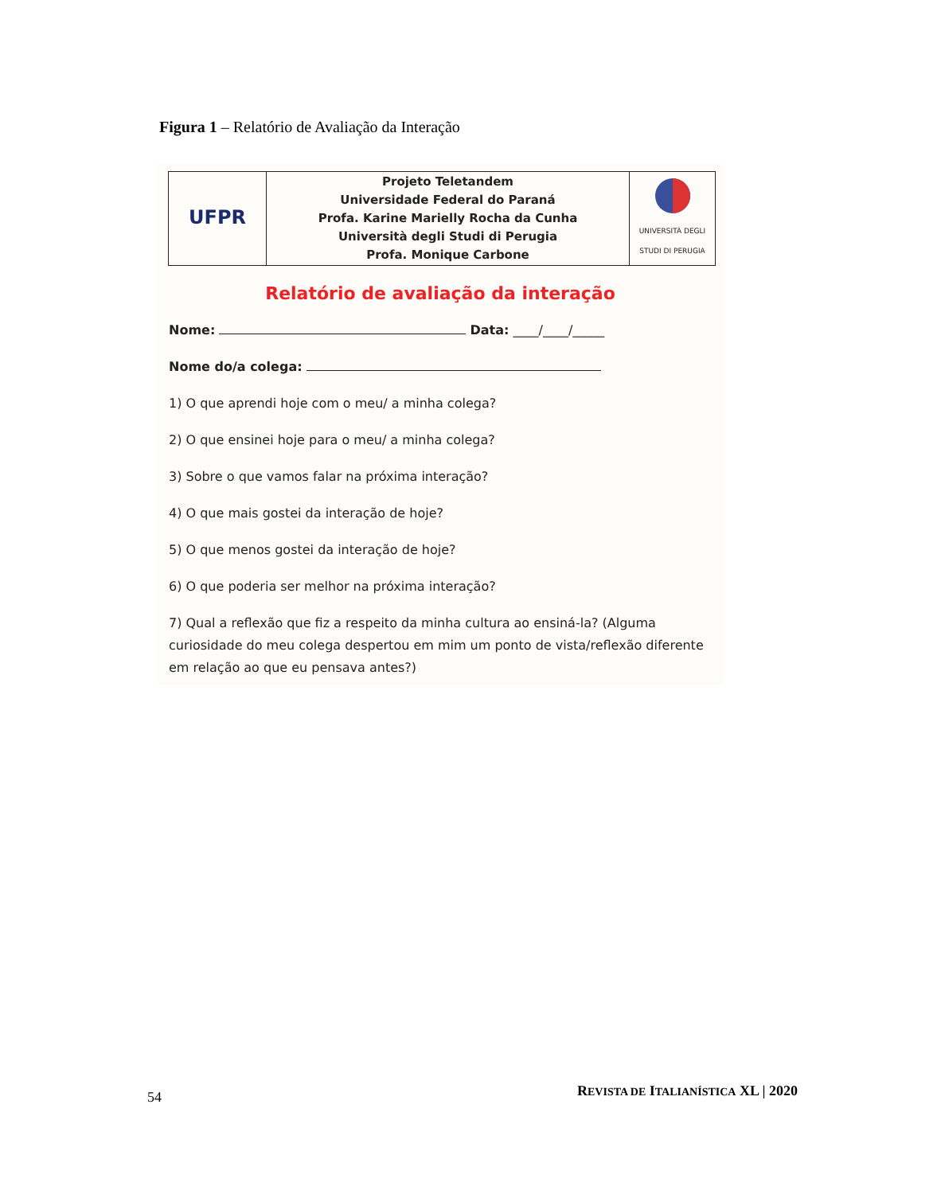Figura 1 – Relatório de Avaliação da Interação
| UFPR | Projeto Teletandem Universidade Federal do Paraná Profa. Karine Marielly Rocha da Cunha Università degli Studi di Perugia Profa. Monique Carbone | UNIVERSITÀ DEGLI STUDI DI PERUGIA |
Relatório de avaliação da interação
Nome: Data: ____/____/_____
Nome do/a colega:
1) O que aprendi hoje com o meu/ a minha colega?
2) O que ensinei hoje para o meu/ a minha colega?
3) Sobre o que vamos falar na próxima interação?
4) O que mais gostei da interação de hoje?
5) O que menos gostei da interação de hoje?
6) O que poderia ser melhor na próxima interação?
7) Qual a reflexão que fiz a respeito da minha cultura ao ensiná-la? (Alguma curiosidade do meu colega despertou em mim um ponto de vista/reflexão diferente em relação ao que eu pensava antes?)
54
REVISTA DE ITALIANÍSTICA XL | 2020